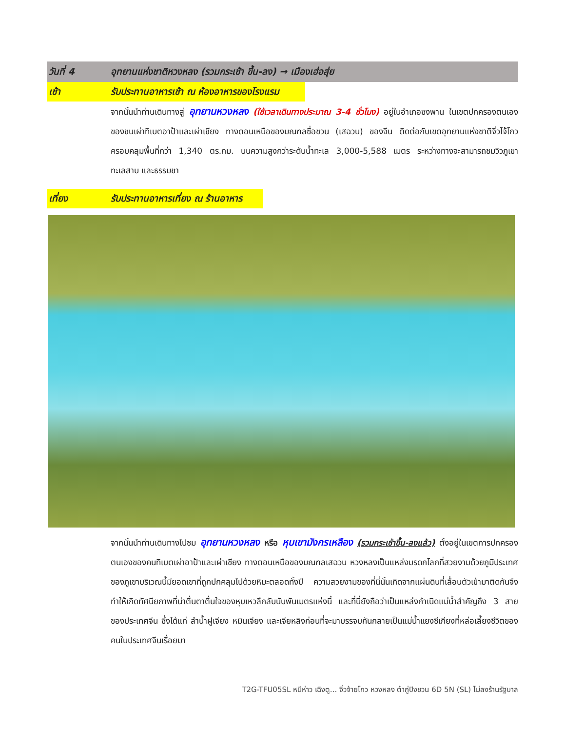วันที่ 4 อุทยานแห่งชาติหวงหลง (รวมกระเช้า ขึ้น-ลง) → เมืองเฮ่อสุ่ย
เช้า รับประทานอาหารเช้า ณ ห้องอาหารของโรงแรม
จากนั้นนำท่านเดินทางสู่ อุทยานหวงหลง (ใช้เวลาเดินทางประมาณ 3-4 ชั่วโมง) อยู่ในอำเภอซงพาน ในเขตปกครองตนเองของชนเผ่าทิเบตอาป้าและเผ่าเชียง ทางตอนเหนือของมณฑลซื่อชวน (เสฉวน) ของจีน ติดต่อกับเขตอุทยานแห่งชาติจิ่วไจ้โกว ครอบคลุมพื้นที่กว่า 1,340 ตร.กม. บนความสูงกว่าระดับน้ำทะเล 3,000-5,588 เมตร ระหว่างทางจะสามารถชมวิวภูเขา ทะเลสาบ และธรรมชา
เที่ยง รับประทานอาหารเที่ยง ณ ร้านอาหาร
จากนั้นนำท่านเดินทางไปชม อุทยานหวงหลง หรือ หุบเขามังกรเหลือง (รวมกระเช้าขึ้น-ลงแล้ว) ตั้งอยู่ในเขตการปกครองตนเองของคนทิเบตเผ่าอาป้าและเผ่าเชียง ทางตอนเหนือของมณฑลเสฉวน หวงหลงเป็นแหล่งมรดกโลกที่สวยงามด้วยภูมิประเทศของภูเขาบริเวณนี้มียอดเขาที่ถูกปกคลุมไปด้วยหิมะตลอดทั้งปี ความสวยงามของที่นี่นั้นเกิดจากแผ่นดินที่เลื่อนตัวเข้ามาติดกันจึงทำให้เกิดทัศนียภาพที่น่าตื่นตาตื่นใจของหุบเหวลึกลับนับพันเมตรแห่งนี้ และที่นี่ยังถือว่าเป็นแหล่งกำเนิดแม่น้ำสำคัญถึง 3 สาย ของประเทศจีน ซึ่งได้แก่ ลำน้ำฝูเจียง หมินเจียง และเจียหลิงก่อนที่จะมาบรรจบกันกลายเป็นแม่น้ำแยงซีเกียงที่หล่อเลี้ยงชีวิตของคนในประเทศจีนเรื่อยมา
T2G-TFU05SL หนีห่าว เฉิงตู... จิ่วจ้ายโกว หวงหลง ต๋ากู่ปิงชวน 6D 5N (SL) ไม่ลงร้านรัฐบาล